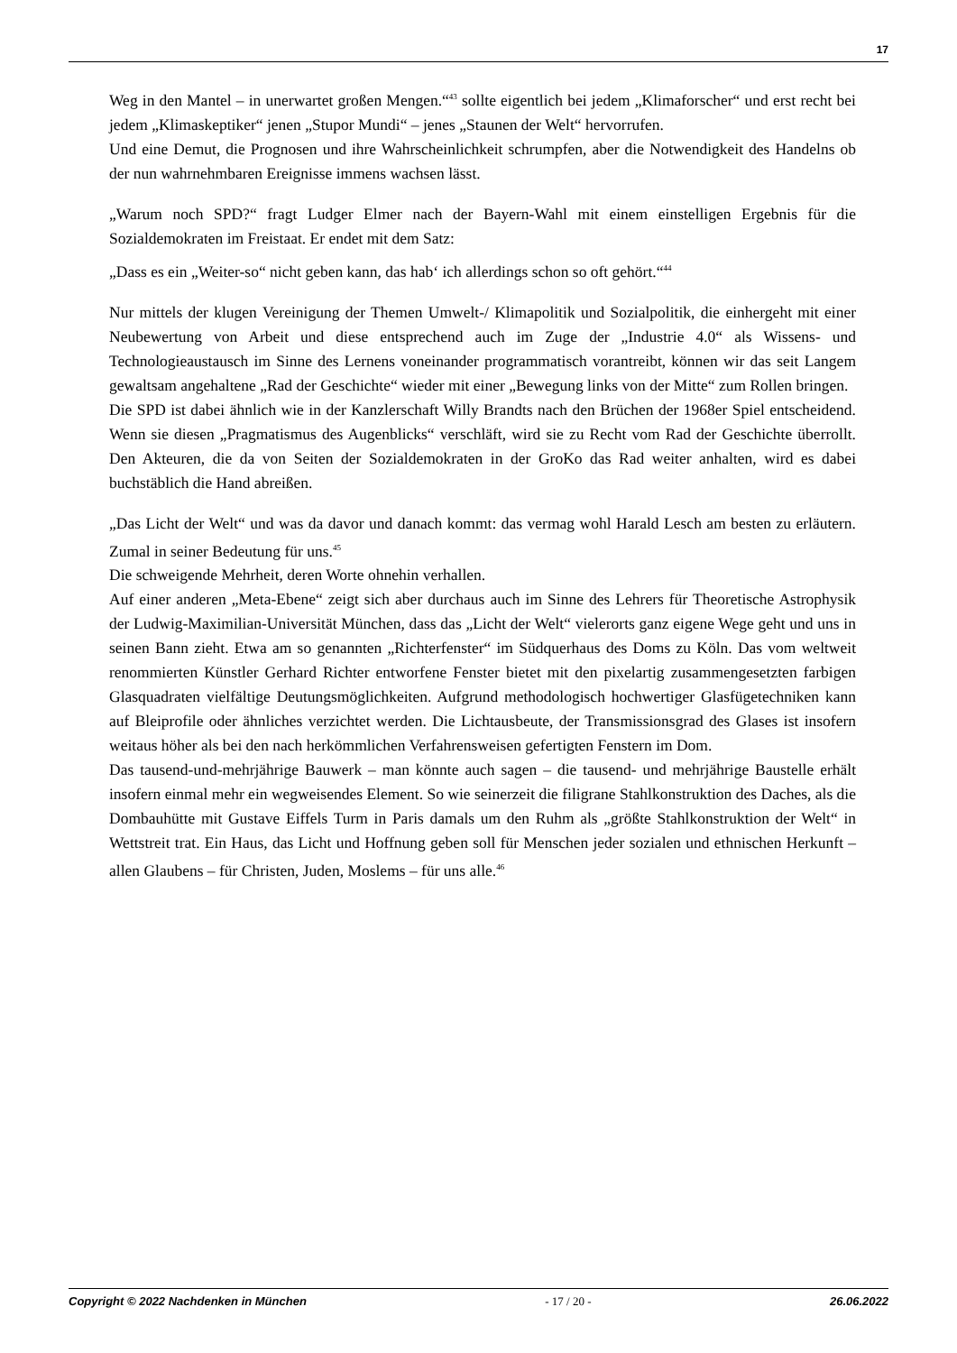17
Weg in den Mantel – in unerwartet großen Mengen.“<sup>43</sup> sollte eigentlich bei jedem „Klimaforscher“ und erst recht bei jedem „Klimaskeptiker“ jenen „Stupor Mundi“ – jenes „Staunen der Welt“ hervorrufen.
Und eine Demut, die Prognosen und ihre Wahrscheinlichkeit schrumpfen, aber die Notwendigkeit des Handelns ob der nun wahrnehmbaren Ereignisse immens wachsen lässt.
„Warum noch SPD?“ fragt Ludger Elmer nach der Bayern-Wahl mit einem einstelligen Ergebnis für die Sozialdemokraten im Freistaat. Er endet mit dem Satz:
„Dass es ein „Weiter-so“ nicht geben kann, das hab‘ ich allerdings schon so oft gehört.“<sup>44</sup>
Nur mittels der klugen Vereinigung der Themen Umwelt-/ Klimapolitik und Sozialpolitik, die einhergeht mit einer Neubewertung von Arbeit und diese entsprechend auch im Zuge der „Industrie 4.0“ als Wissens- und Technologieaustausch im Sinne des Lernens voneinander programmatisch vorantreibt, können wir das seit Langem gewaltsam angehaltene „Rad der Geschichte“ wieder mit einer „Bewegung links von der Mitte“ zum Rollen bringen.
Die SPD ist dabei ähnlich wie in der Kanzlerschaft Willy Brandts nach den Brüchen der 1968er Spiel entscheidend. Wenn sie diesen „Pragmatismus des Augenblicks“ verschläft, wird sie zu Recht vom Rad der Geschichte überrollt. Den Akteuren, die da von Seiten der Sozialdemokraten in der GroKo das Rad weiter anhalten, wird es dabei buchstäblich die Hand abreißen.
„Das Licht der Welt“ und was da davor und danach kommt: das vermag wohl Harald Lesch am besten zu erläutern. Zumal in seiner Bedeutung für uns.<sup>45</sup>
Die schweigende Mehrheit, deren Worte ohnehin verhallen.
Auf einer anderen „Meta-Ebene“ zeigt sich aber durchaus auch im Sinne des Lehrers für Theoretische Astrophysik der Ludwig-Maximilian-Universität München, dass das „Licht der Welt“ vielerorts ganz eigene Wege geht und uns in seinen Bann zieht. Etwa am so genannten „Richterfenster“ im Südquerhaus des Doms zu Köln. Das vom weltweit renommierten Künstler Gerhard Richter entworfene Fenster bietet mit den pixelartig zusammengesetzten farbigen Glasquadraten vielfältige Deutungsmöglichkeiten. Aufgrund methodologisch hochwertiger Glasfügetechniken kann auf Bleiprofile oder ähnliches verzichtet werden. Die Lichtausbeute, der Transmissionsgrad des Glases ist insofern weitaus höher als bei den nach herkömmlichen Verfahrensweisen gefertigten Fenstern im Dom.
Das tausend-und-mehrjährige Bauwerk – man könnte auch sagen – die tausend- und mehrjährige Baustelle erhält insofern einmal mehr ein wegweisendes Element. So wie seinerzeit die filigrane Stahlkonstruktion des Daches, als die Dombauhütte mit Gustave Eiffels Turm in Paris damals um den Ruhm als „größte Stahlkonstruktion der Welt“ in Wettstreit trat. Ein Haus, das Licht und Hoffnung geben soll für Menschen jeder sozialen und ethnischen Herkunft – allen Glaubens – für Christen, Juden, Moslems – für uns alle.<sup>46</sup>
Copyright © 2022 Nachdenken in München - 17 / 20 - 26.06.2022